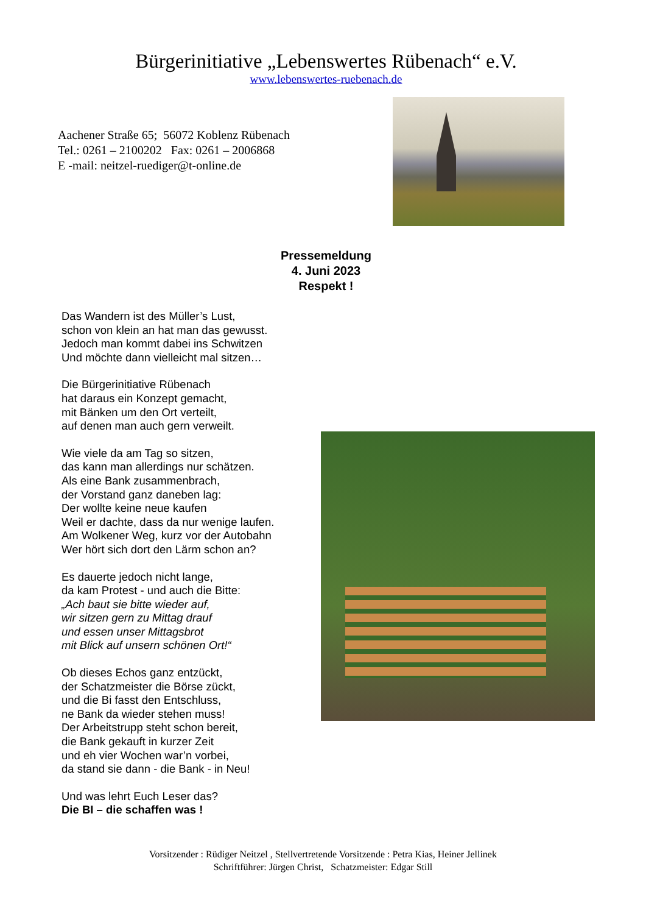Bürgerinitiative „Lebenswertes Rübenach“ e.V.
www.lebenswertes-ruebenach.de
Aachener Straße 65; 56072 Koblenz Rübenach
Tel.: 0261 – 2100202 Fax: 0261 – 2006868
E -mail: neitzel-ruediger@t-online.de
Pressemeldung
4. Juni 2023
Respekt !
Das Wandern ist des Müller’s Lust,
schon von klein an hat man das gewusst.
Jedoch man kommt dabei ins Schwitzen
Und möchte dann vielleicht mal sitzen…
Die Bürgerinitiative Rübenach
hat daraus ein Konzept gemacht,
mit Bänken um den Ort verteilt,
auf denen man auch gern verweilt.
Wie viele da am Tag so sitzen,
das kann man allerdings nur schätzen.
Als eine Bank zusammenbrach,
der Vorstand ganz daneben lag:
Der wollte keine neue kaufen
Weil er dachte, dass da nur wenige laufen.
Am Wolkener Weg, kurz vor der Autobahn
Wer hört sich dort den Lärm schon an?
Es dauerte jedoch nicht lange,
da kam Protest - und auch die Bitte:
„Ach baut sie bitte wieder auf,
wir sitzen gern zu Mittag drauf
und essen unser Mittagsbrot
mit Blick auf unsern schönen Ort!“
Ob dieses Echos ganz entzückt,
der Schatzmeister die Börse zückt,
und die Bi fasst den Entschluss,
ne Bank da wieder stehen muss!
Der Arbeitstrupp steht schon bereit,
die Bank gekauft in kurzer Zeit
und eh vier Wochen war’n vorbei,
da stand sie dann - die Bank - in Neu!
Und was lehrt Euch Leser das?
Die BI – die schaffen was !
Vorsitzender : Rüdiger Neitzel , Stellvertretende Vorsitzende : Petra Kias, Heiner Jellinek
Schriftführer: Jürgen Christ, Schatzmeister: Edgar Still